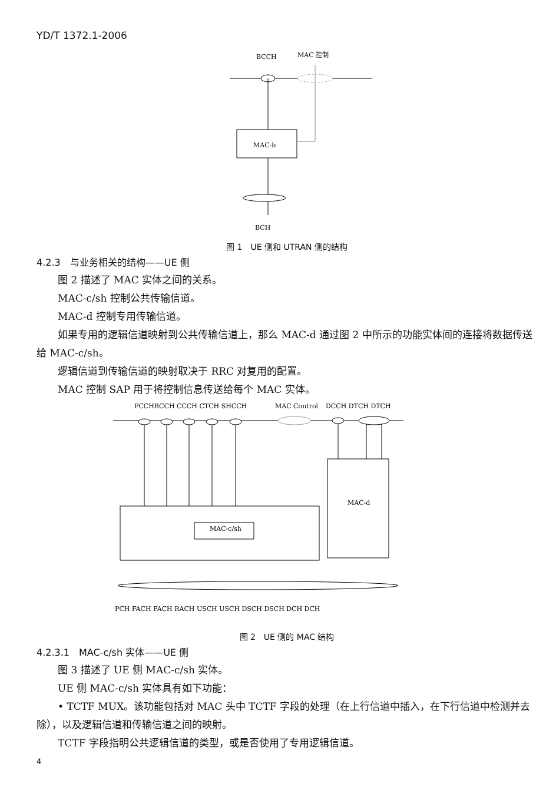YD/T 1372.1-2006
BCCH
MAC 控制
MAC-b
BCH
图 1　UE 侧和 UTRAN 侧的结构
4.2.3　与业务相关的结构——UE 侧
图 2 描述了 MAC 实体之间的关系。
MAC-c/sh 控制公共传输信道。
MAC-d 控制专用传输信道。
如果专用的逻辑信道映射到公共传输信道上，那么 MAC-d 通过图 2 中所示的功能实体间的连接将数据传送给 MAC-c/sh。
逻辑信道到传输信道的映射取决于 RRC 对复用的配置。
MAC 控制 SAP 用于将控制信息传送给每个 MAC 实体。
PCCHBCCH CCCH CTCH SHCCH
MAC Control
DCCH DTCH DTCH
MAC-c/sh
MAC-d
PCH FACH FACH RACH USCH USCH DSCH DSCH DCH DCH
图 2　UE 侧的 MAC 结构
4.2.3.1　MAC-c/sh 实体——UE 侧
图 3 描述了 UE 侧 MAC-c/sh 实体。
UE 侧 MAC-c/sh 实体具有如下功能：
• TCTF MUX。该功能包括对 MAC 头中 TCTF 字段的处理（在上行信道中插入，在下行信道中检测并去除），以及逻辑信道和传输信道之间的映射。
TCTF 字段指明公共逻辑信道的类型，或是否使用了专用逻辑信道。
4